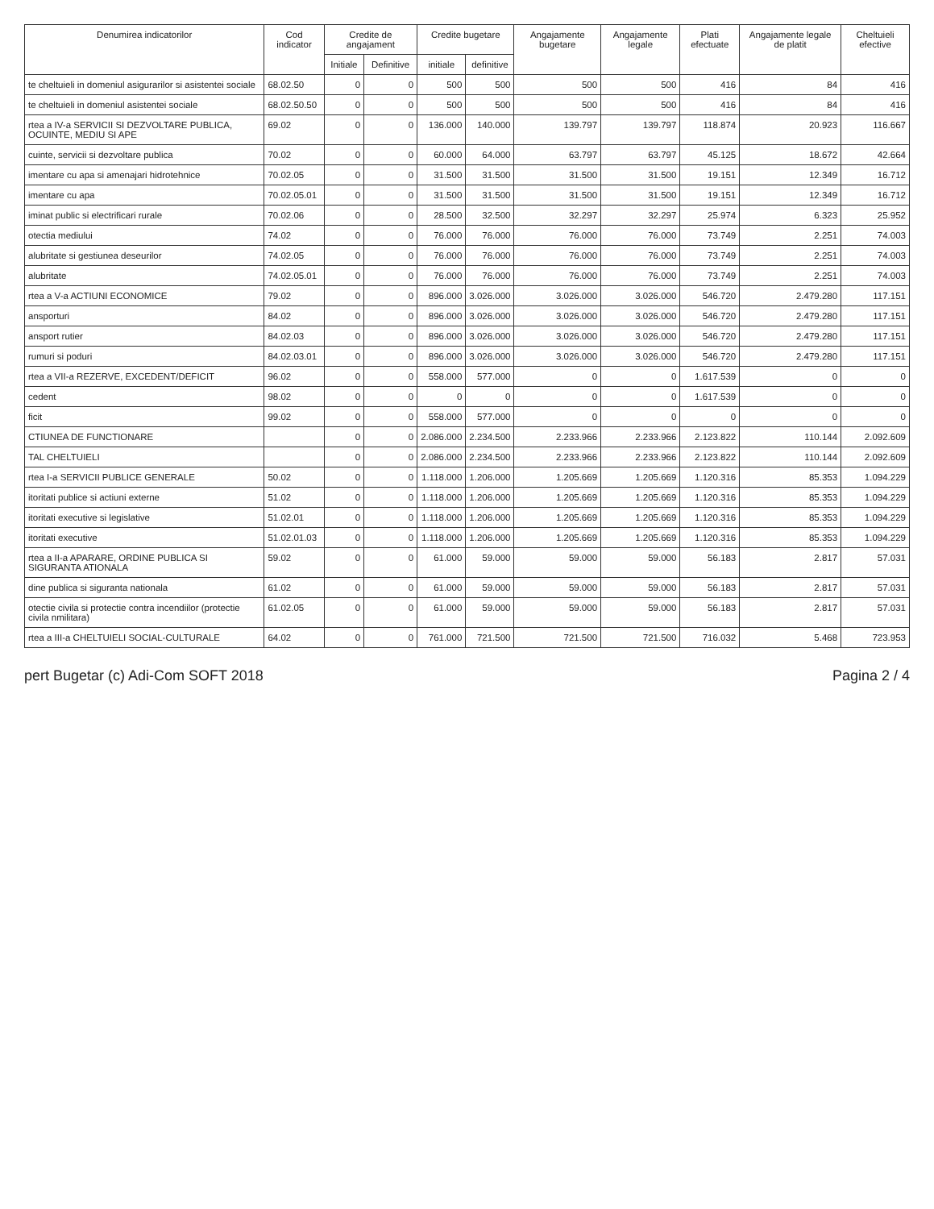| Denumirea indicatorilor | Cod indicator | Credite de angajament | | Credite bugetare | | Angajamente bugetare | Angajamente legale | Plati efectuate | Angajamente legale de platit | Cheltuieli efective |
| --- | --- | --- | --- | --- | --- | --- | --- | --- | --- | --- |
| | | Initiale | Definitive | initiale | definitive | | | | | |
| te cheltuieli in domeniul asigurarilor si asistentei sociale | 68.02.50 | 0 | 0 | 500 | 500 | 500 | 500 | 416 | 84 | 416 |
| te cheltuieli in domeniul asistentei sociale | 68.02.50.50 | 0 | 0 | 500 | 500 | 500 | 500 | 416 | 84 | 416 |
| rtea a IV-a SERVICII SI DEZVOLTARE PUBLICA, OCUINTE, MEDIU SI APE | 69.02 | 0 | 0 | 136.000 | 140.000 | 139.797 | 139.797 | 118.874 | 20.923 | 116.667 |
| cuinte, servicii si dezvoltare publica | 70.02 | 0 | 0 | 60.000 | 64.000 | 63.797 | 63.797 | 45.125 | 18.672 | 42.664 |
| imentare cu apa si amenajari hidrotehnice | 70.02.05 | 0 | 0 | 31.500 | 31.500 | 31.500 | 31.500 | 19.151 | 12.349 | 16.712 |
| imentare cu apa | 70.02.05.01 | 0 | 0 | 31.500 | 31.500 | 31.500 | 31.500 | 19.151 | 12.349 | 16.712 |
| iminat public si electrificari rurale | 70.02.06 | 0 | 0 | 28.500 | 32.500 | 32.297 | 32.297 | 25.974 | 6.323 | 25.952 |
| otectia mediului | 74.02 | 0 | 0 | 76.000 | 76.000 | 76.000 | 76.000 | 73.749 | 2.251 | 74.003 |
| alubritate si gestiunea deseurilor | 74.02.05 | 0 | 0 | 76.000 | 76.000 | 76.000 | 76.000 | 73.749 | 2.251 | 74.003 |
| alubritate | 74.02.05.01 | 0 | 0 | 76.000 | 76.000 | 76.000 | 76.000 | 73.749 | 2.251 | 74.003 |
| rtea a V-a ACTIUNI ECONOMICE | 79.02 | 0 | 0 | 896.000 | 3.026.000 | 3.026.000 | 3.026.000 | 546.720 | 2.479.280 | 117.151 |
| ansporturi | 84.02 | 0 | 0 | 896.000 | 3.026.000 | 3.026.000 | 3.026.000 | 546.720 | 2.479.280 | 117.151 |
| ansport rutier | 84.02.03 | 0 | 0 | 896.000 | 3.026.000 | 3.026.000 | 3.026.000 | 546.720 | 2.479.280 | 117.151 |
| rumuri si poduri | 84.02.03.01 | 0 | 0 | 896.000 | 3.026.000 | 3.026.000 | 3.026.000 | 546.720 | 2.479.280 | 117.151 |
| rtea a VII-a REZERVE, EXCEDENT/DEFICIT | 96.02 | 0 | 0 | 558.000 | 577.000 | 0 | 0 | 1.617.539 | 0 | 0 |
| cedent | 98.02 | 0 | 0 | 0 | 0 | 0 | 0 | 1.617.539 | 0 | 0 |
| ficit | 99.02 | 0 | 0 | 558.000 | 577.000 | 0 | 0 | 0 | 0 | 0 |
| CTIUNEA DE FUNCTIONARE | | 0 | 0 | 2.086.000 | 2.234.500 | 2.233.966 | 2.233.966 | 2.123.822 | 110.144 | 2.092.609 |
| TAL CHELTUIELI | | 0 | 0 | 2.086.000 | 2.234.500 | 2.233.966 | 2.233.966 | 2.123.822 | 110.144 | 2.092.609 |
| rtea I-a SERVICII PUBLICE GENERALE | 50.02 | 0 | 0 | 1.118.000 | 1.206.000 | 1.205.669 | 1.205.669 | 1.120.316 | 85.353 | 1.094.229 |
| itoritati publice si actiuni externe | 51.02 | 0 | 0 | 1.118.000 | 1.206.000 | 1.205.669 | 1.205.669 | 1.120.316 | 85.353 | 1.094.229 |
| itoritati executive si legislative | 51.02.01 | 0 | 0 | 1.118.000 | 1.206.000 | 1.205.669 | 1.205.669 | 1.120.316 | 85.353 | 1.094.229 |
| itoritati executive | 51.02.01.03 | 0 | 0 | 1.118.000 | 1.206.000 | 1.205.669 | 1.205.669 | 1.120.316 | 85.353 | 1.094.229 |
| rtea a II-a APARARE, ORDINE PUBLICA SI SIGURANTA ATIONALA | 59.02 | 0 | 0 | 61.000 | 59.000 | 59.000 | 59.000 | 56.183 | 2.817 | 57.031 |
| dine publica si siguranta nationala | 61.02 | 0 | 0 | 61.000 | 59.000 | 59.000 | 59.000 | 56.183 | 2.817 | 57.031 |
| otectie civila si protectie contra incendiilor (protectie civila nmilitara) | 61.02.05 | 0 | 0 | 61.000 | 59.000 | 59.000 | 59.000 | 56.183 | 2.817 | 57.031 |
| rtea a III-a CHELTUIELI SOCIAL-CULTURALE | 64.02 | 0 | 0 | 761.000 | 721.500 | 721.500 | 721.500 | 716.032 | 5.468 | 723.953 |
pert Bugetar (c) Adi-Com SOFT 2018 Pagina 2 / 4